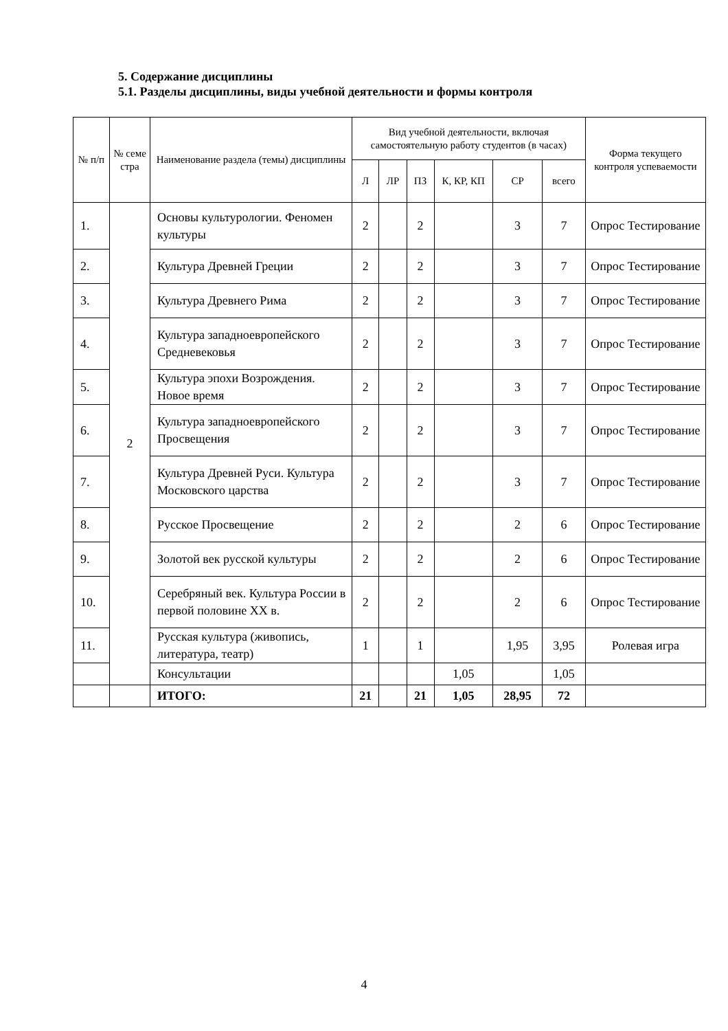5. Содержание дисциплины
5.1. Разделы дисциплины, виды учебной деятельности и формы контроля
| № п/п | № семе стра | Наименование раздела (темы) дисциплины | Вид учебной деятельности, включая самостоятельную работу студентов (в часах) | | | | | | Форма текущего контроля успеваемости |
| --- | --- | --- | --- | --- | --- | --- | --- | --- | --- |
| | | | Л | ЛР | ПЗ | К, КР, КП | СР | всего | |
| 1. | 2 | Основы культурологии. Феномен культуры | 2 | | 2 | | 3 | 7 | Опрос Тестирование |
| 2. | | Культура Древней Греции | 2 | | 2 | | 3 | 7 | Опрос Тестирование |
| 3. | | Культура Древнего Рима | 2 | | 2 | | 3 | 7 | Опрос Тестирование |
| 4. | | Культура западноевропейского Средневековья | 2 | | 2 | | 3 | 7 | Опрос Тестирование |
| 5. | | Культура эпохи Возрождения. Новое время | 2 | | 2 | | 3 | 7 | Опрос Тестирование |
| 6. | | Культура западноевропейского Просвещения | 2 | | 2 | | 3 | 7 | Опрос Тестирование |
| 7. | | Культура Древней Руси. Культура Московского царства | 2 | | 2 | | 3 | 7 | Опрос Тестирование |
| 8. | | Русское Просвещение | 2 | | 2 | | 2 | 6 | Опрос Тестирование |
| 9. | | Золотой век русской культуры | 2 | | 2 | | 2 | 6 | Опрос Тестирование |
| 10. | | Серебряный век. Культура России в первой половине XX в. | 2 | | 2 | | 2 | 6 | Опрос Тестирование |
| 11. | | Русская культура (живопись, литература, театр) | 1 | | 1 | | 1,95 | 3,95 | Ролевая игра |
| | | Консультации | | | | 1,05 | | 1,05 | |
| | | ИТОГО: | 21 | | 21 | 1,05 | 28,95 | 72 | |
4